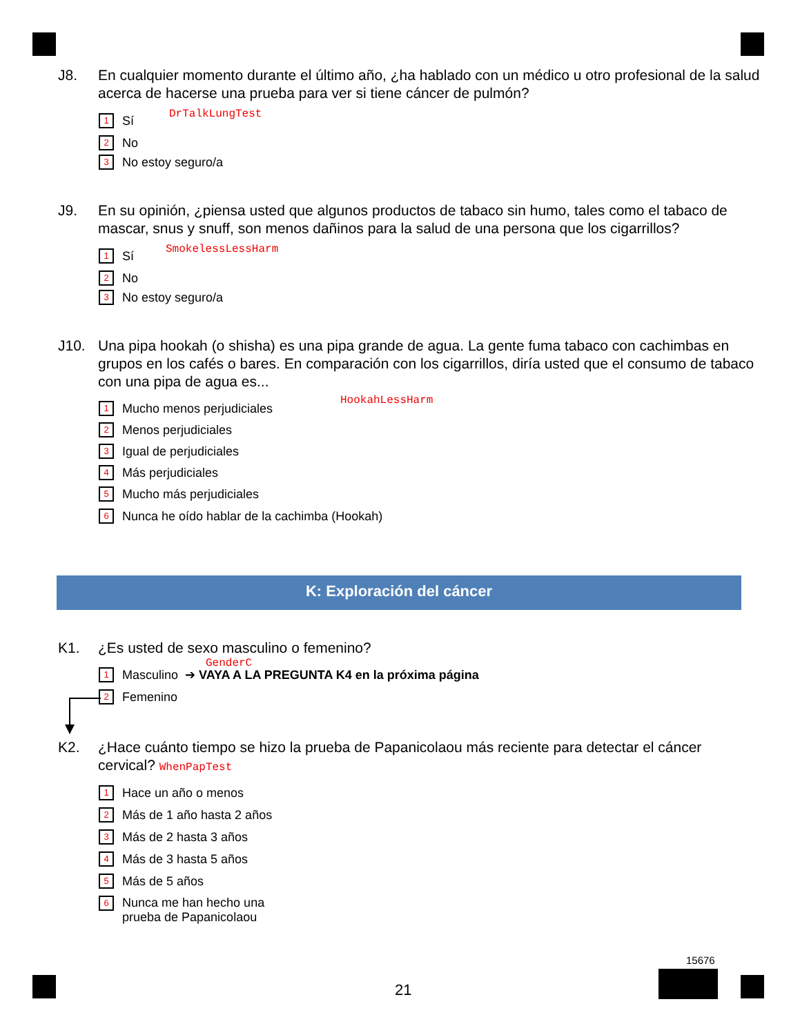J8. En cualquier momento durante el último año, ¿ha hablado con un médico u otro profesional de la salud acerca de hacerse una prueba para ver si tiene cáncer de pulmón?
DrTalkLungTest
1 Sí
2 No
3 No estoy seguro/a
J9. En su opinión, ¿piensa usted que algunos productos de tabaco sin humo, tales como el tabaco de mascar, snus y snuff, son menos dañinos para la salud de una persona que los cigarrillos?
SmokelessLessHarm
1 Sí
2 No
3 No estoy seguro/a
J10. Una pipa hookah (o shisha) es una pipa grande de agua. La gente fuma tabaco con cachimbas en grupos en los cafés o bares. En comparación con los cigarrillos, diría usted que el consumo de tabaco con una pipa de agua es...
HookahLessHarm
1 Mucho menos perjudiciales
2 Menos perjudiciales
3 Igual de perjudiciales
4 Más perjudiciales
5 Mucho más perjudiciales
6 Nunca he oído hablar de la cachimba (Hookah)
K: Exploración del cáncer
K1. ¿Es usted de sexo masculino o femenino?
GenderC
1 Masculino ➔ VAYA A LA PREGUNTA K4 en la próxima página
2 Femenino
K2. ¿Hace cuánto tiempo se hizo la prueba de Papanicolaou más reciente para detectar el cáncer cervical? WhenPapTest
1 Hace un año o menos
2 Más de 1 año hasta 2 años
3 Más de 2 hasta 3 años
4 Más de 3 hasta 5 años
5 Más de 5 años
6 Nunca me han hecho una
prueba de Papanicolaou
21
15676